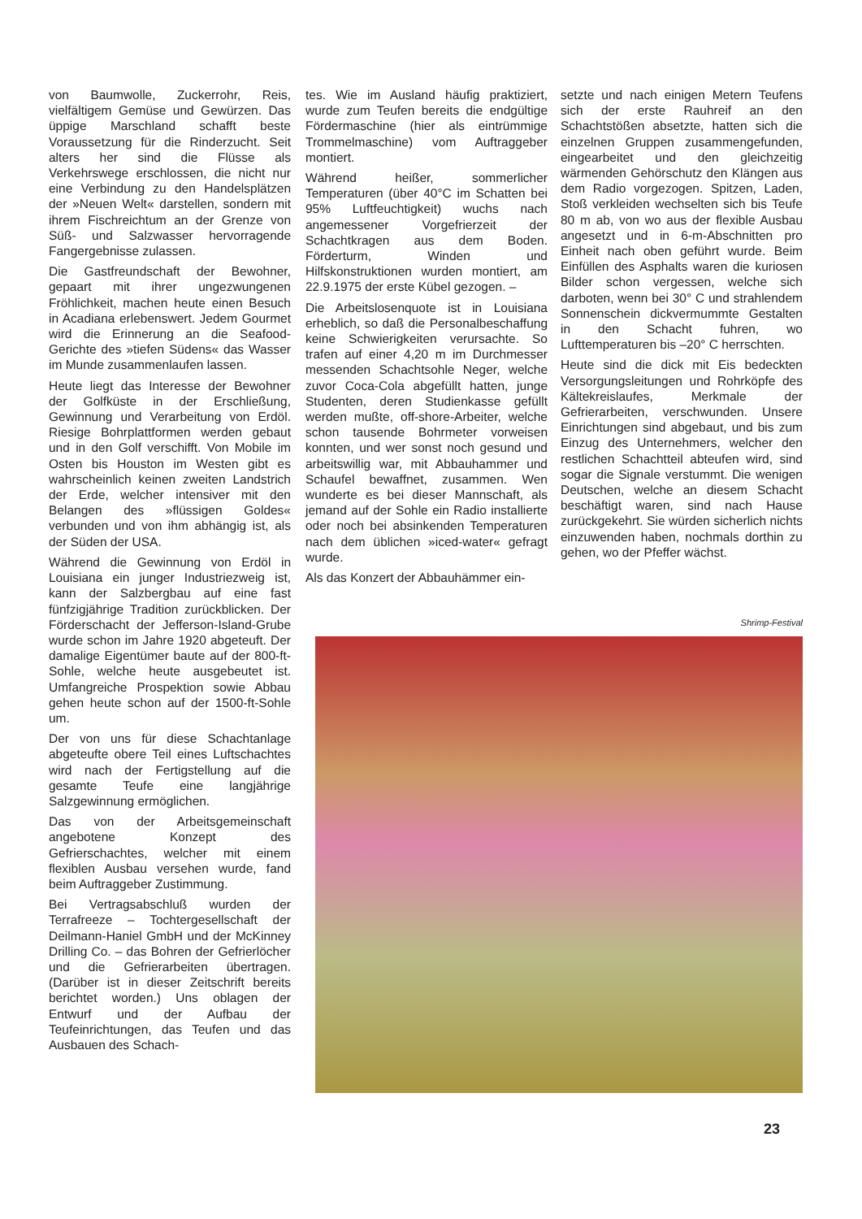von Baumwolle, Zuckerrohr, Reis, vielfältigem Gemüse und Gewürzen. Das üppige Marschland schafft beste Voraussetzung für die Rinderzucht. Seit alters her sind die Flüsse als Verkehrswege erschlossen, die nicht nur eine Verbindung zu den Handelsplätzen der »Neuen Welt« darstellen, sondern mit ihrem Fischreichtum an der Grenze von Süß- und Salzwasser hervorragende Fangergebnisse zulassen.
Die Gastfreundschaft der Bewohner, gepaart mit ihrer ungezwungenen Fröhlichkeit, machen heute einen Besuch in Acadiana erlebenswert. Jedem Gourmet wird die Erinnerung an die Seafood-Gerichte des »tiefen Südens« das Wasser im Munde zusammenlaufen lassen.
Heute liegt das Interesse der Bewohner der Golfküste in der Erschließung, Gewinnung und Verarbeitung von Erdöl. Riesige Bohrplattformen werden gebaut und in den Golf verschifft. Von Mobile im Osten bis Houston im Westen gibt es wahrscheinlich keinen zweiten Landstrich der Erde, welcher intensiver mit den Belangen des »flüssigen Goldes« verbunden und von ihm abhängig ist, als der Süden der USA.
Während die Gewinnung von Erdöl in Louisiana ein junger Industriezweig ist, kann der Salzbergbau auf eine fast fünfzigjährige Tradition zurückblicken. Der Förderschacht der Jefferson-Island-Grube wurde schon im Jahre 1920 abgeteuft. Der damalige Eigentümer baute auf der 800-ft-Sohle, welche heute ausgebeutet ist. Umfangreiche Prospektion sowie Abbau gehen heute schon auf der 1500-ft-Sohle um.
Der von uns für diese Schachtanlage abgeteufte obere Teil eines Luftschachtes wird nach der Fertigstellung auf die gesamte Teufe eine langjährige Salzgewinnung ermöglichen.
Das von der Arbeitsgemeinschaft angebotene Konzept des Gefrierschachtes, welcher mit einem flexiblen Ausbau versehen wurde, fand beim Auftraggeber Zustimmung.
Bei Vertragsabschluß wurden der Terrafreeze – Tochtergesellschaft der Deilmann-Haniel GmbH und der McKinney Drilling Co. – das Bohren der Gefrierlöcher und die Gefrierarbeiten übertragen. (Darüber ist in dieser Zeitschrift bereits berichtet worden.) Uns oblagen der Entwurf und der Aufbau der Teufeinrichtungen, das Teufen und das Ausbauen des Schach-
tes. Wie im Ausland häufig praktiziert, wurde zum Teufen bereits die endgültige Fördermaschine (hier als eintrümmige Trommelmaschine) vom Auftraggeber montiert.
Während heißer, sommerlicher Temperaturen (über 40°C im Schatten bei 95% Luftfeuchtigkeit) wuchs nach angemessener Vorgefrierzeit der Schachtkragen aus dem Boden. Förderturm, Winden und Hilfskonstruktionen wurden montiert, am 22.9.1975 der erste Kübel gezogen. –
Die Arbeitslosenquote ist in Louisiana erheblich, so daß die Personalbeschaffung keine Schwierigkeiten verursachte. So trafen auf einer 4,20 m im Durchmesser messenden Schachtsohle Neger, welche zuvor Coca-Cola abgefüllt hatten, junge Studenten, deren Studienkasse gefüllt werden mußte, off-shore-Arbeiter, welche schon tausende Bohrmeter vorweisen konnten, und wer sonst noch gesund und arbeitswillig war, mit Abbauhammer und Schaufel bewaffnet, zusammen. Wen wunderte es bei dieser Mannschaft, als jemand auf der Sohle ein Radio installierte oder noch bei absinkenden Temperaturen nach dem üblichen »iced-water« gefragt wurde.
Als das Konzert der Abbauhämmer ein-
setzte und nach einigen Metern Teufens sich der erste Rauhreif an den Schachtstößen absetzte, hatten sich die einzelnen Gruppen zusammengefunden, eingearbeitet und den gleichzeitig wärmenden Gehörschutz den Klängen aus dem Radio vorgezogen. Spitzen, Laden, Stoß verkleiden wechselten sich bis Teufe 80 m ab, von wo aus der flexible Ausbau angesetzt und in 6-m-Abschnitten pro Einheit nach oben geführt wurde. Beim Einfüllen des Asphalts waren die kuriosen Bilder schon vergessen, welche sich darboten, wenn bei 30° C und strahlendem Sonnenschein dickvermummte Gestalten in den Schacht fuhren, wo Lufttemperaturen bis –20° C herrschten.
Heute sind die dick mit Eis bedeckten Versorgungsleitungen und Rohrköpfe des Kältekreislaufes, Merkmale der Gefrierarbeiten, verschwunden. Unsere Einrichtungen sind abgebaut, und bis zum Einzug des Unternehmers, welcher den restlichen Schachtteil abteufen wird, sind sogar die Signale verstummt. Die wenigen Deutschen, welche an diesem Schacht beschäftigt waren, sind nach Hause zurückgekehrt. Sie würden sicherlich nichts einzuwenden haben, nochmals dorthin zu gehen, wo der Pfeffer wächst.
Shrimp-Festival
23